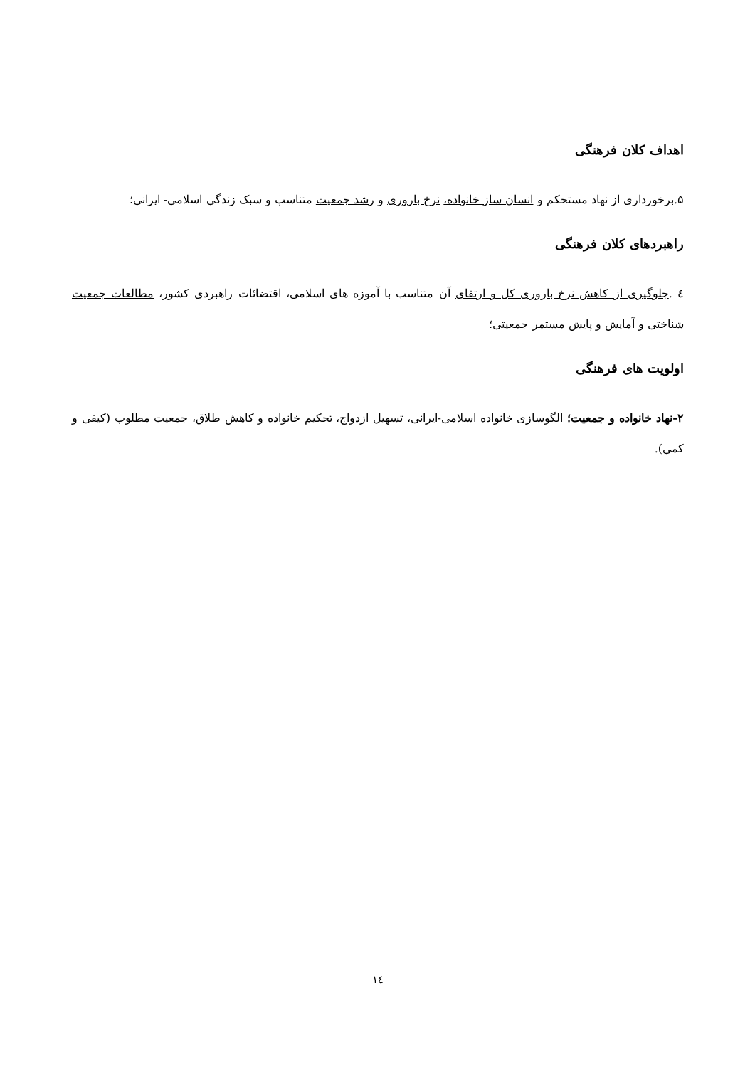اهداف کلان فرهنگی
۵.برخورداری از نهاد مستحکم و انسان ساز خانواده، نرخ باروری و رشد جمعیت متناسب و سبک زندگی اسلامی- ایرانی؛
راهبردهای کلان فرهنگی
٤ .جلوگیری از کاهش نرخ باروری کل و ارتقای آن متناسب با آموزه های اسلامی، اقتضائات راهبردی کشور، مطالعات جمعیت شناختی و آمایش و پایش مستمر جمعیتی؛
اولویت های فرهنگی
۲-نهاد خانواده و جمعیت؛ الگوسازی خانواده اسلامی-ایرانی، تسهیل ازدواج، تحکیم خانواده و کاهش طلاق، جمعیت مطلوب (کیفی و کمی).
۱٤